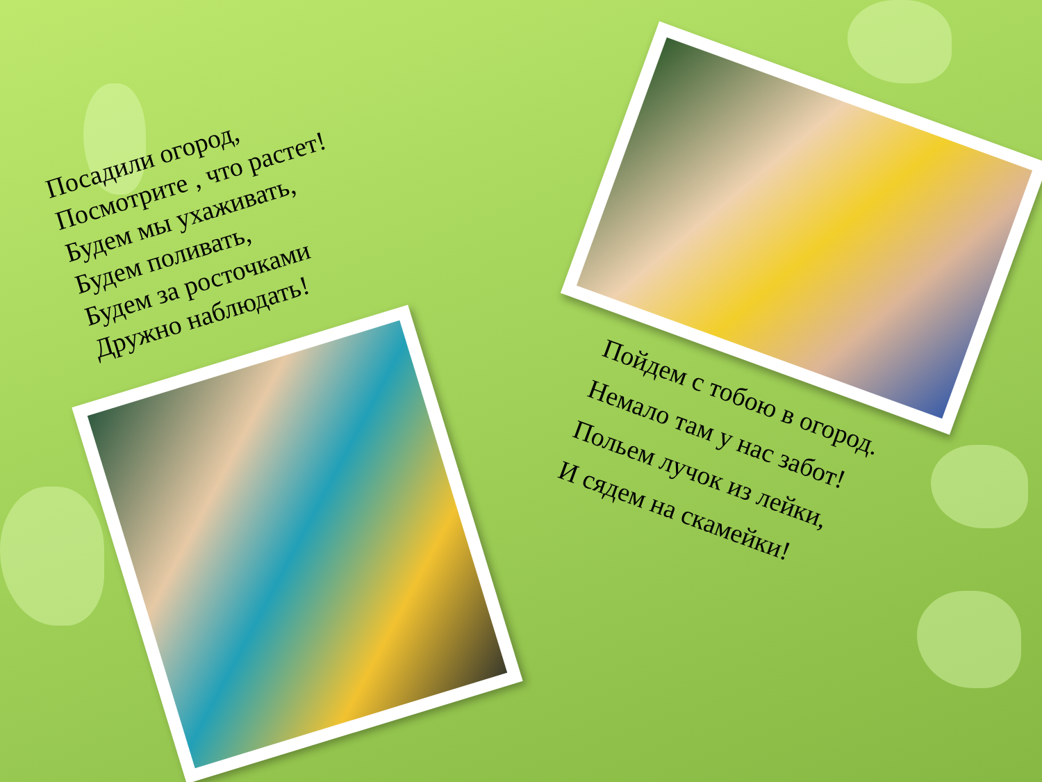Посадили огород,
Посмотрите , что растет!
Будем мы ухаживать,
Будем поливать,
Будем за росточками
Дружно наблюдать!
Пойдем с тобою в огород.
Немало там у нас забот!
Польем лучок из лейки,
И сядем на скамейки!